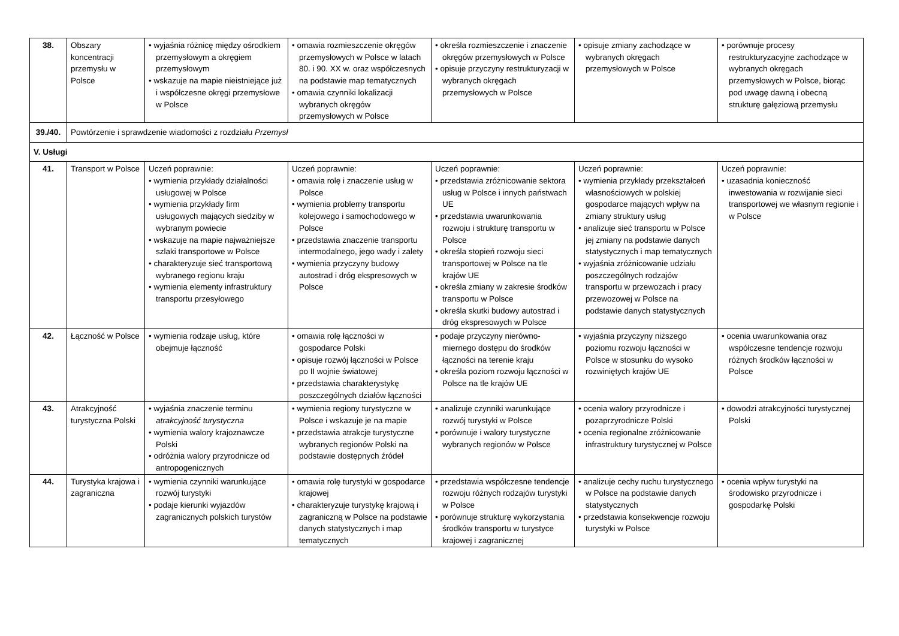| 38. | Obszary koncentracji przemysłu w Polsce | • wyjaśnia różnicę między ośrodkiem przemysłowym a okręgiem przemysłowym • wskazuje na mapie nieistniejące już i współczesne okręgi przemysłowe w Polsce | • omawia rozmieszczenie okręgów przemysłowych w Polsce w latach 80. i 90. XX w. oraz współczesnych na podstawie map tematycznych • omawia czynniki lokalizacji wybranych okręgów przemysłowych w Polsce | • określa rozmieszczenie i znaczenie okręgów przemysłowych w Polsce • opisuje przyczyny restrukturyzacji w wybranych okręgach przemysłowych w Polsce | • opisuje zmiany zachodzące w wybranych okręgach przemysłowych w Polsce | • porównuje procesy restrukturyzacyjne zachodzące w wybranych okręgach przemysłowych w Polsce, biorąc pod uwagę dawną i obecną strukturę gałęziową przemysłu |
| 39./40. | Powtórzenie i sprawdzenie wiadomości z rozdziału Przemysł | | | | | |
| V. Usługi | | | | | | |
| 41. | Transport w Polsce | Uczeń poprawnie: • wymienia przykłady działalności usługowej w Polsce • wymienia przykłady firm usługowych mających siedziby w wybranym powiecie • wskazuje na mapie najważniejsze szlaki transportowe w Polsce • charakteryzuje sieć transportową wybranego regionu kraju • wymienia elementy infrastruktury transportu przesyłowego | Uczeń poprawnie: • omawia rolę i znaczenie usług w Polsce • wymienia problemy transportu kolejowego i samochodowego w Polsce • przedstawia znaczenie transportu intermodalnego, jego wady i zalety • wymienia przyczyny budowy autostrad i dróg ekspresowych w Polsce | Uczeń poprawnie: • przedstawia zróżnicowanie sektora usług w Polsce i innych państwach UE • przedstawia uwarunkowania rozwoju i strukturę transportu w Polsce • określa stopień rozwoju sieci transportowej w Polsce na tle krajów UE • określa zmiany w zakresie środków transportu w Polsce • określa skutki budowy autostrad i dróg ekspresowych w Polsce | Uczeń poprawnie: • wymienia przykłady przekształceń własnościowych w polskiej gospodarce mających wpływ na zmiany struktury usług • analizuje sieć transportu w Polsce jej zmiany na podstawie danych statystycznych i map tematycznych • wyjaśnia zróżnicowanie udziału poszczególnych rodzajów transportu w przewozach i pracy przewozowej w Polsce na podstawie danych statystycznych | Uczeń poprawnie: • uzasadnia konieczność inwestowania w rozwijanie sieci transportowej we własnym regionie i w Polsce |
| 42. | Łączność w Polsce | • wymienia rodzaje usług, które obejmuje łączność | • omawia rolę łączności w gospodarce Polski • opisuje rozwój łączności w Polsce po II wojnie światowej • przedstawia charakterystykę poszczególnych działów łączności | • podaje przyczyny nierówno-miernego dostępu do środków łączności na terenie kraju • określa poziom rozwoju łączności w Polsce na tle krajów UE | • wyjaśnia przyczyny niższego poziomu rozwoju łączności w Polsce w stosunku do wysoko rozwiniętych krajów UE | • ocenia uwarunkowania oraz współczesne tendencje rozwoju różnych środków łączności w Polsce |
| 43. | Atrakcyjność turystyczna Polski | • wyjaśnia znaczenie terminu atrakcyjność turystyczna • wymienia walory krajoznawcze Polski • odróżnia walory przyrodnicze od antropogenicznych | • wymienia regiony turystyczne w Polsce i wskazuje je na mapie • przedstawia atrakcje turystyczne wybranych regionów Polski na podstawie dostępnych źródeł | • analizuje czynniki warunkujące rozwój turystyki w Polsce • porównuje i walory turystyczne wybranych regionów w Polsce | • ocenia walory przyrodnicze i pozaprzyrodnicze Polski • ocenia regionalne zróżnicowanie infrastruktury turystycznej w Polsce | • dowodzi atrakcyjności turystycznej Polski |
| 44. | Turystyka krajowa i zagraniczna | • wymienia czynniki warunkujące rozwój turystyki • podaje kierunki wyjazdów zagranicznych polskich turystów | • omawia rolę turystyki w gospodarce krajowej • charakteryzuje turystykę krajową i zagraniczną w Polsce na podstawie danych statystycznych i map tematycznych | • przedstawia współczesne tendencje rozwoju różnych rodzajów turystyki w Polsce • porównuje strukturę wykorzystania środków transportu w turystyce krajowej i zagranicznej | • analizuje cechy ruchu turystycznego w Polsce na podstawie danych statystycznych • przedstawia konsekwencje rozwoju turystyki w Polsce | • ocenia wpływ turystyki na środowisko przyrodnicze i gospodarkę Polski |